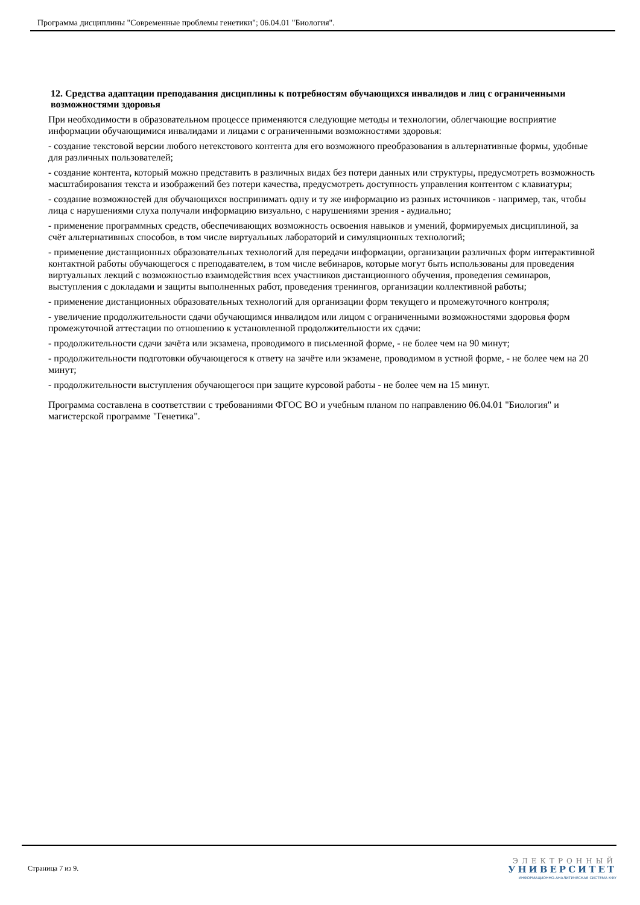Программа дисциплины "Современные проблемы генетики"; 06.04.01 "Биология".
12. Средства адаптации преподавания дисциплины к потребностям обучающихся инвалидов и лиц с ограниченными возможностями здоровья
При необходимости в образовательном процессе применяются следующие методы и технологии, облегчающие восприятие информации обучающимися инвалидами и лицами с ограниченными возможностями здоровья:
- создание текстовой версии любого нетекстового контента для его возможного преобразования в альтернативные формы, удобные для различных пользователей;
- создание контента, который можно представить в различных видах без потери данных или структуры, предусмотреть возможность масштабирования текста и изображений без потери качества, предусмотреть доступность управления контентом с клавиатуры;
- создание возможностей для обучающихся воспринимать одну и ту же информацию из разных источников - например, так, чтобы лица с нарушениями слуха получали информацию визуально, с нарушениями зрения - аудиально;
- применение программных средств, обеспечивающих возможность освоения навыков и умений, формируемых дисциплиной, за счёт альтернативных способов, в том числе виртуальных лабораторий и симуляционных технологий;
- применение дистанционных образовательных технологий для передачи информации, организации различных форм интерактивной контактной работы обучающегося с преподавателем, в том числе вебинаров, которые могут быть использованы для проведения виртуальных лекций с возможностью взаимодействия всех участников дистанционного обучения, проведения семинаров, выступления с докладами и защиты выполненных работ, проведения тренингов, организации коллективной работы;
- применение дистанционных образовательных технологий для организации форм текущего и промежуточного контроля;
- увеличение продолжительности сдачи обучающимся инвалидом или лицом с ограниченными возможностями здоровья форм промежуточной аттестации по отношению к установленной продолжительности их сдачи:
- продолжительности сдачи зачёта или экзамена, проводимого в письменной форме, - не более чем на 90 минут;
- продолжительности подготовки обучающегося к ответу на зачёте или экзамене, проводимом в устной форме, - не более чем на 20 минут;
- продолжительности выступления обучающегося при защите курсовой работы - не более чем на 15 минут.
Программа составлена в соответствии с требованиями ФГОС ВО и учебным планом по направлению 06.04.01 "Биология" и магистерской программе "Генетика".
Страница 7 из 9.
ЭЛЕКТРОННЫЙ
УНИВЕРСИТЕТ
ИНФОРМАЦИОННО-АНАЛИТИЧЕСКАЯ СИСТЕМА КФУ